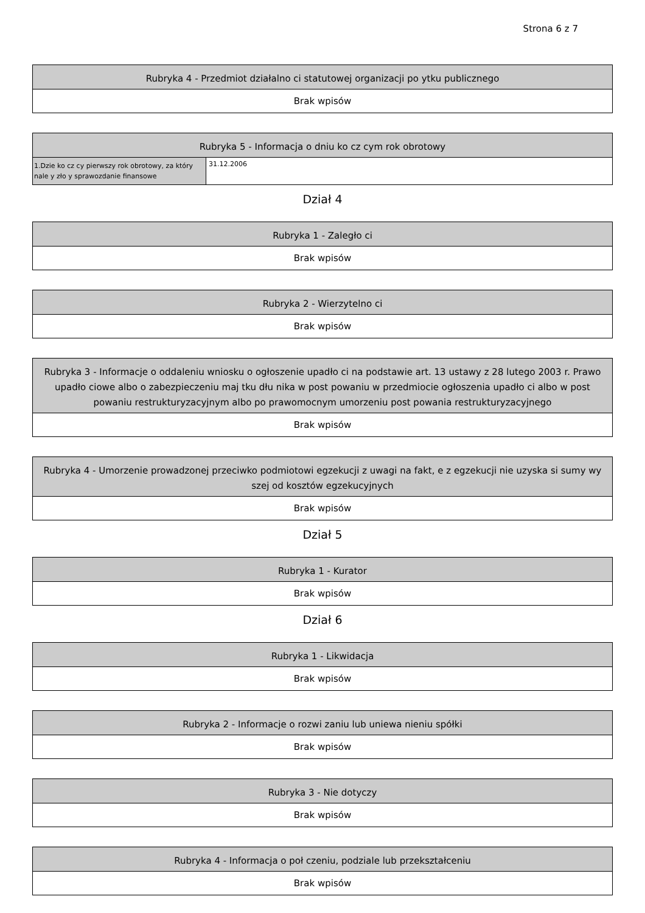Strona 6 z 7
| Rubryka 4 - Przedmiot działalno ci statutowej organizacji po ytku publicznego |
| --- |
| Brak wpisów |
| Rubryka 5 - Informacja o dniu ko cz cym rok obrotowy | |
| --- | --- |
| 1.Dzie ko cz cy pierwszy rok obrotowy, za który nale y zło y sprawozdanie finansowe | 31.12.2006 |
Dział 4
| Rubryka 1 - Zaległo ci |
| --- |
| Brak wpisów |
| Rubryka 2 - Wierzytelno ci |
| --- |
| Brak wpisów |
| Rubryka 3 - Informacje o oddaleniu wniosku o ogłoszenie upadło ci na podstawie art. 13 ustawy z 28 lutego 2003 r. Prawo upadło ciowe albo o zabezpieczeniu maj tku dłu nika w post powaniu w przedmiocie ogłoszenia upadło ci albo w post powaniu restrukturyzacyjnym albo po prawomocnym umorzeniu post powania restrukturyzacyjnego |
| --- |
| Brak wpisów |
| Rubryka 4 - Umorzenie prowadzonej przeciwko podmiotowi egzekucji z uwagi na fakt, e z egzekucji nie uzyska si sumy wy szej od kosztów egzekucyjnych |
| --- |
| Brak wpisów |
Dział 5
| Rubryka 1 - Kurator |
| --- |
| Brak wpisów |
Dział 6
| Rubryka 1 - Likwidacja |
| --- |
| Brak wpisów |
| Rubryka 2 - Informacje o rozwi zaniu lub uniewa nieniu spółki |
| --- |
| Brak wpisów |
| Rubryka 3 - Nie dotyczy |
| --- |
| Brak wpisów |
| Rubryka 4 - Informacja o poł czeniu, podziale lub przekształceniu |
| --- |
| Brak wpisów |